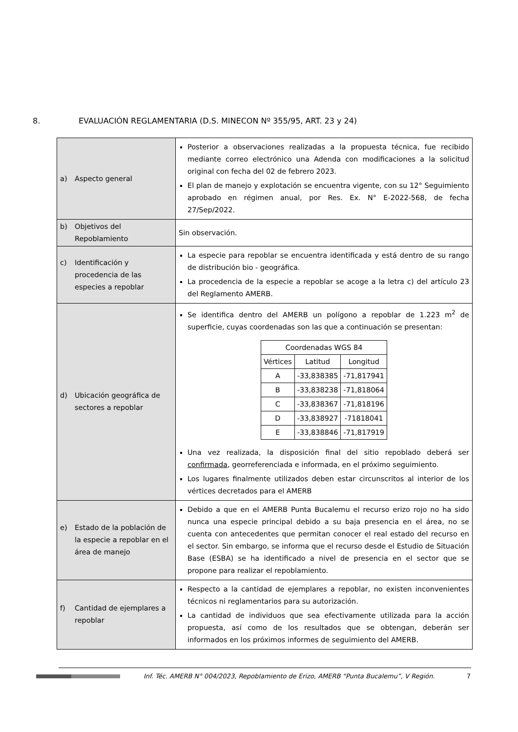8. EVALUACIÓN REGLAMENTARIA (D.S. MINECON Nº 355/95, ART. 23 y 24)
| a) Aspecto general | Posterior a observaciones realizadas a la propuesta técnica, fue recibido mediante correo electrónico una Adenda con modificaciones a la solicitud original con fecha del 02 de febrero 2023. El plan de manejo y explotación se encuentra vigente, con su 12° Seguimiento aprobado en régimen anual, por Res. Ex. N° E-2022-568, de fecha 27/Sep/2022. |
| b) Objetivos del Repoblamiento | Sin observación. |
| c) Identificación y procedencia de las especies a repoblar | La especie para repoblar se encuentra identificada y está dentro de su rango de distribución bio - geográfica. La procedencia de la especie a repoblar se acoge a la letra c) del artículo 23 del Reglamento AMERB. |
| d) Ubicación geográfica de sectores a repoblar | Se identifica dentro del AMERB un polígono a repoblar de 1.223 m<sup>2</sup> de superficie, cuyas coordenadas son las que a continuación se presentan: / Coordenadas WGS 84 / / / / --- / --- / --- / / Vértices / Latitud / Longitud / / A / -33,838385 / -71,817941 / / B / -33,838238 / -71,818064 / / C / -33,838367 / -71,818196 / / D / -33,838927 / -71818041 / / E / -33,838846 / -71,817919 / Una vez realizada, la disposición final del sitio repoblado deberá ser confirmada , georreferenciada e informada, en el próximo seguimiento. Los lugares finalmente utilizados deben estar circunscritos al interior de los vértices decretados para el AMERB |
| e) Estado de la población de la especie a repoblar en el área de manejo | Debido a que en el AMERB Punta Bucalemu el recurso erizo rojo no ha sido nunca una especie principal debido a su baja presencia en el área, no se cuenta con antecedentes que permitan conocer el real estado del recurso en el sector. Sin embargo, se informa que el recurso desde el Estudio de Situación Base (ESBA) se ha identificado a nivel de presencia en el sector que se propone para realizar el repoblamiento. |
| f) Cantidad de ejemplares a repoblar | Respecto a la cantidad de ejemplares a repoblar, no existen inconvenientes técnicos ni reglamentarios para su autorización. La cantidad de individuos que sea efectivamente utilizada para la acción propuesta, así como de los resultados que se obtengan, deberán ser informados en los próximos informes de seguimiento del AMERB. |
Inf. Téc. AMERB N° 004/2023, Repoblamiento de Erizo, AMERB “Punta Bucalemu”, V Región. 7